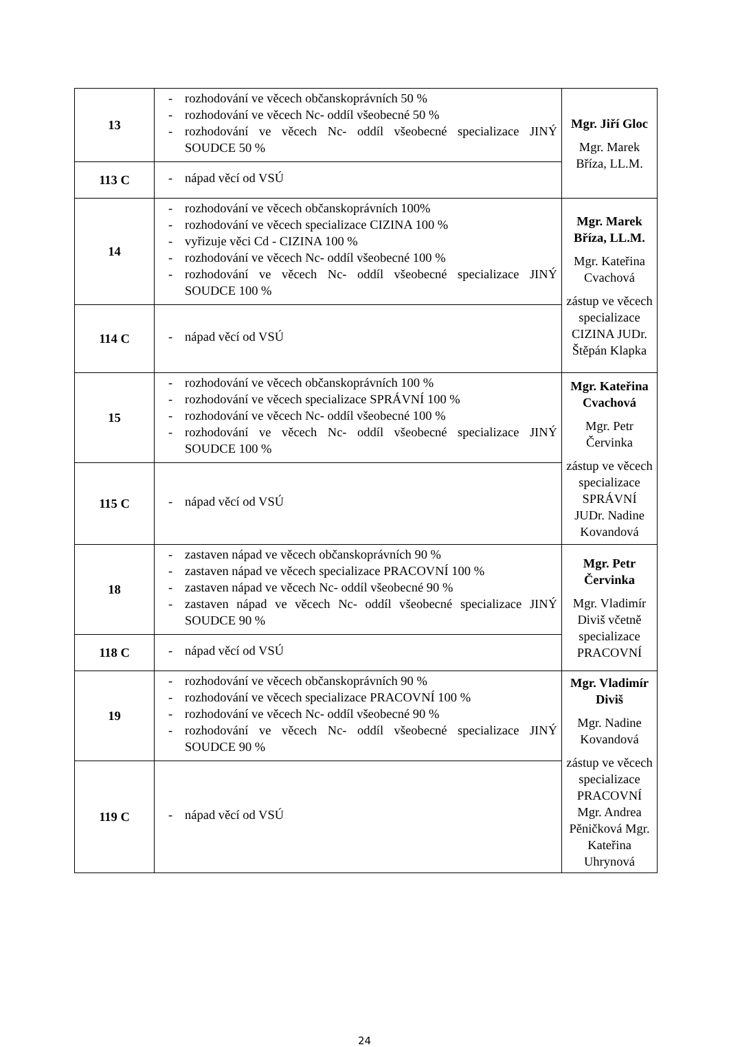| 13 | - rozhodování ve věcech občanskoprávních 50 % - rozhodování ve věcech Nc- oddíl všeobecné 50 % - rozhodování ve věcech Nc- oddíl všeobecné specializace JINÝ SOUDCE 50 % | Mgr. Jiří Gloc Mgr. Marek Bříza, LL.M. |
| 113 C | - nápad věcí od VSÚ | |
| 14 | - rozhodování ve věcech občanskoprávních 100% - rozhodování ve věcech specializace CIZINA 100 % - vyřizuje věci Cd - CIZINA 100 % - rozhodování ve věcech Nc- oddíl všeobecné 100 % - rozhodování ve věcech Nc- oddíl všeobecné specializace JINÝ SOUDCE 100 % | Mgr. Marek Bříza, LL.M. Mgr. Kateřina Cvachová zástup ve věcech specializace CIZINA JUDr. Štěpán Klapka |
| 114 C | - nápad věcí od VSÚ | |
| 15 | - rozhodování ve věcech občanskoprávních 100 % - rozhodování ve věcech specializace SPRÁVNÍ 100 % - rozhodování ve věcech Nc- oddíl všeobecné 100 % - rozhodování ve věcech Nc- oddíl všeobecné specializace JINÝ SOUDCE 100 % | Mgr. Kateřina Cvachová Mgr. Petr Červinka zástup ve věcech specializace SPRÁVNÍ JUDr. Nadine Kovandová |
| 115 C | - nápad věcí od VSÚ | |
| 18 | - zastaven nápad ve věcech občanskoprávních 90 % - zastaven nápad ve věcech specializace PRACOVNÍ 100 % - zastaven nápad ve věcech Nc- oddíl všeobecné 90 % - zastaven nápad ve věcech Nc- oddíl všeobecné specializace JINÝ SOUDCE 90 % | Mgr. Petr Červinka Mgr. Vladimír Diviš včetně specializace PRACOVNÍ |
| 118 C | - nápad věcí od VSÚ | |
| 19 | - rozhodování ve věcech občanskoprávních 90 % - rozhodování ve věcech specializace PRACOVNÍ 100 % - rozhodování ve věcech Nc- oddíl všeobecné 90 % - rozhodování ve věcech Nc- oddíl všeobecné specializace JINÝ SOUDCE 90 % | Mgr. Vladimír Diviš Mgr. Nadine Kovandová zástup ve věcech specializace PRACOVNÍ Mgr. Andrea Pěničková Mgr. Kateřina Uhrynová |
| 119 C | - nápad věcí od VSÚ | |
24